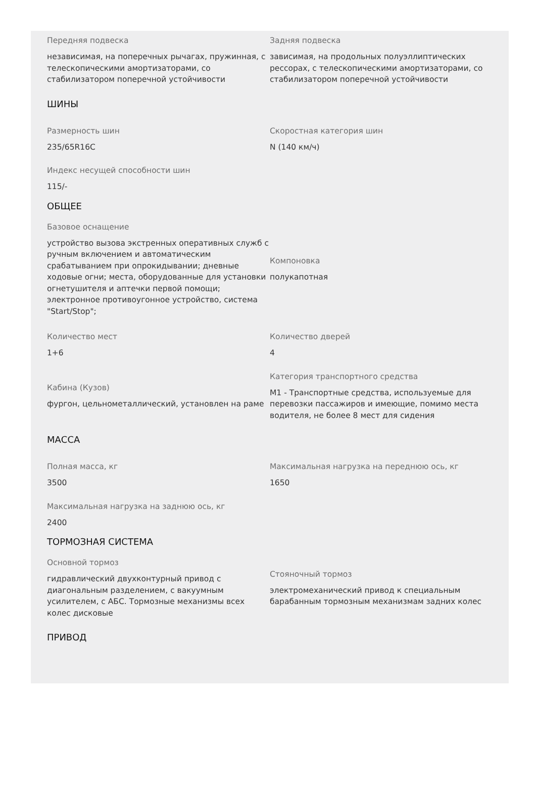Передняя подвеска
независимая, на поперечных рычагах, пружинная, с телескопическими амортизаторами, со стабилизатором поперечной устойчивости
Задняя подвеска
зависимая, на продольных полуэллиптических рессорах, с телескопическими амортизаторами, со стабилизатором поперечной устойчивости
ШИНЫ
Размерность шин
235/65R16C
Скоростная категория шин
N (140 км/ч)
Индекс несущей способности шин
115/-
ОБЩЕЕ
Базовое оснащение
устройство вызова экстренных оперативных служб с ручным включением и автоматическим срабатыванием при опрокидывании; дневные ходовые огни; места, оборудованные для установки огнетушителя и аптечки первой помощи; электронное противоугонное устройство, система "Start/Stop";
Компоновка
полукапотная
Количество мест
1+6
Количество дверей
4
Кабина (Кузов)
фургон, цельнометаллический, установлен на раме
Категория транспортного средства
M1 - Транспортные средства, используемые для перевозки пассажиров и имеющие, помимо места водителя, не более 8 мест для сидения
МАССА
Полная масса, кг
3500
Максимальная нагрузка на переднюю ось, кг
1650
Максимальная нагрузка на заднюю ось, кг
2400
ТОРМОЗНАЯ СИСТЕМА
Основной тормоз
гидравлический двухконтурный привод с диагональным разделением, с вакуумным усилителем, с АБС. Тормозные механизмы всех колес дисковые
Стояночный тормоз
электромеханический привод к специальным барабанным тормозным механизмам задних колес
ПРИВОД